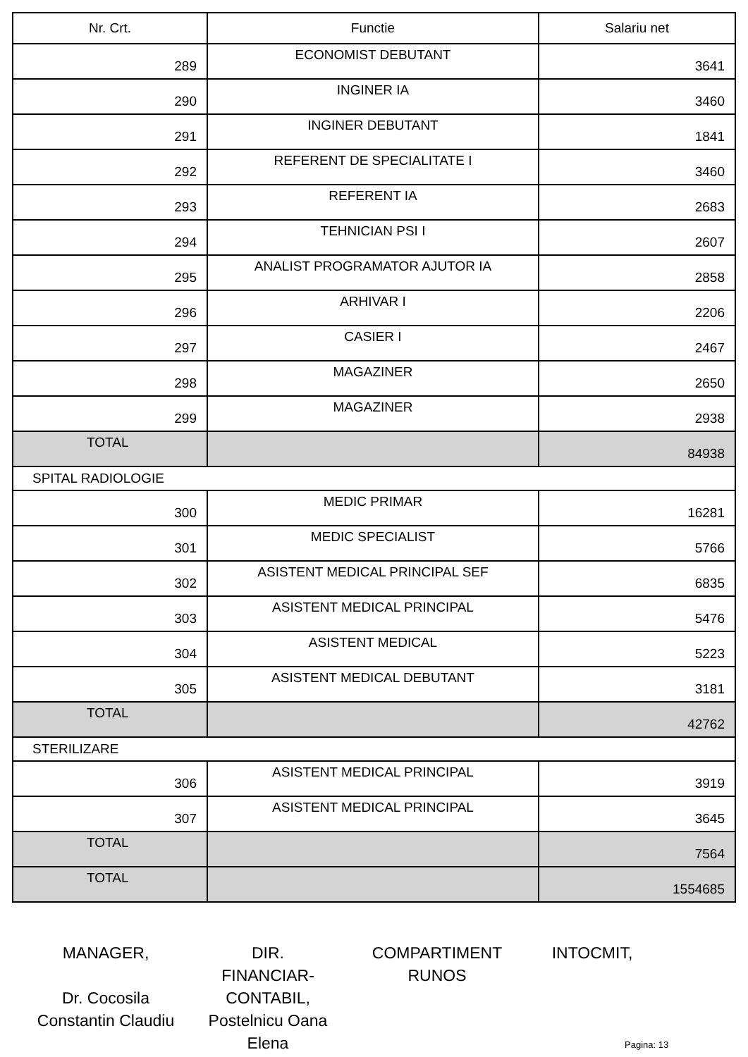| Nr. Crt. | Functie | Salariu net |
| --- | --- | --- |
| 289 | ECONOMIST DEBUTANT | 3641 |
| 290 | INGINER IA | 3460 |
| 291 | INGINER DEBUTANT | 1841 |
| 292 | REFERENT DE SPECIALITATE I | 3460 |
| 293 | REFERENT IA | 2683 |
| 294 | TEHNICIAN PSI I | 2607 |
| 295 | ANALIST PROGRAMATOR AJUTOR IA | 2858 |
| 296 | ARHIVAR I | 2206 |
| 297 | CASIER I | 2467 |
| 298 | MAGAZINER | 2650 |
| 299 | MAGAZINER | 2938 |
| TOTAL | | 84938 |
| SPITAL RADIOLOGIE | | |
| 300 | MEDIC PRIMAR | 16281 |
| 301 | MEDIC SPECIALIST | 5766 |
| 302 | ASISTENT MEDICAL PRINCIPAL SEF | 6835 |
| 303 | ASISTENT MEDICAL PRINCIPAL | 5476 |
| 304 | ASISTENT MEDICAL | 5223 |
| 305 | ASISTENT MEDICAL DEBUTANT | 3181 |
| TOTAL | | 42762 |
| STERILIZARE | | |
| 306 | ASISTENT MEDICAL PRINCIPAL | 3919 |
| 307 | ASISTENT MEDICAL PRINCIPAL | 3645 |
| TOTAL | | 7564 |
| TOTAL | | 1554685 |
MANAGER,
Dr. Cocosila
Constantin Claudiu
DIR.
FINANCIAR-CONTABIL,
Postelnicu Oana
Elena
COMPARTIMENT
RUNOS
INTOCMIT,
Pagina: 13